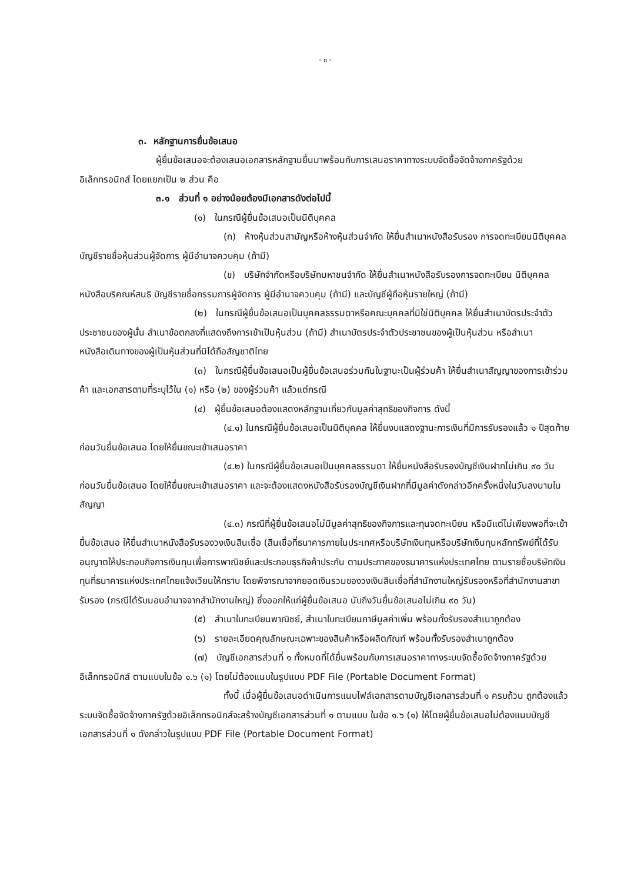- ๓ -
๓. หลักฐานการยื่นข้อเสนอ
ผู้ยื่นข้อเสนอจะต้องเสนอเอกสารหลักฐานยื่นมาพร้อมกับการเสนอราคาทางระบบจัดซื้อจัดจ้างภาครัฐด้วยอิเล็กทรอนิกส์ โดยแยกเป็น ๒ ส่วน คือ
๓.๑ ส่วนที่ ๑ อย่างน้อยต้องมีเอกสารดังต่อไปนี้
(๑) ในกรณีผู้ยื่นข้อเสนอเป็นนิติบุคคล
(ก) ห้างหุ้นส่วนสามัญหรือห้างหุ้นส่วนจำกัด ให้ยื่นสำเนาหนังสือรับรอง การจดทะเบียนนิติบุคคล บัญชีรายชื่อหุ้นส่วนผู้จัดการ ผู้มีอำนาจควบคุม (ถ้ามี)
(ข) บริษัทจำกัดหรือบริษัทมหาชนจำกัด ให้ยื่นสำเนาหนังสือรับรองการจดทะเบียน นิติบุคคล หนังสือบริคณห์สนธิ บัญชีรายชื่อกรรมการผู้จัดการ ผู้มีอำนาจควบคุม (ถ้ามี) และบัญชีผู้ถือหุ้นรายใหญ่ (ถ้ามี)
(๒) ในกรณีผู้ยื่นข้อเสนอเป็นบุคคลธรรมดาหรือคณะบุคคลที่มิใช่นิติบุคคล ให้ยื่นสำเนาบัตรประจำตัวประชาชนของผู้นั้น สำเนาข้อตกลงที่แสดงถึงการเข้าเป็นหุ้นส่วน (ถ้ามี) สำเนาบัตรประจำตัวประชาชนของผู้เป็นหุ้นส่วน หรือสำเนาหนังสือเดินทางของผู้เป็นหุ้นส่วนที่มิได้ถือสัญชาติไทย
(๓) ในกรณีผู้ยื่นข้อเสนอเป็นผู้ยื่นข้อเสนอร่วมกันในฐานะเป็นผู้ร่วมค้า ให้ยื่นสำเนาสัญญาของการเข้าร่วมค้า และเอกสารตามที่ระบุไว้ใน (๑) หรือ (๒) ของผู้ร่วมค้า แล้วแต่กรณี
(๔) ผู้ยื่นข้อเสนอต้องแสดงหลักฐานเกี่ยวกับมูลค่าสุทธิของกิจการ ดังนี้
(๔.๑) ในกรณีผู้ยื่นข้อเสนอเป็นนิติบุคคล ให้ยื่นงบแสดงฐานะการเงินที่มีการรับรองแล้ว ๑ ปีสุดท้ายก่อนวันยื่นข้อเสนอ โดยให้ยื่นขณะเข้าเสนอราคา
(๔.๒) ในกรณีผู้ยื่นข้อเสนอเป็นบุคคลธรรมดา ให้ยื่นหนังสือรับรองบัญชีเงินฝากไม่เกิน ๙๐ วัน ก่อนวันยื่นข้อเสนอ โดยให้ยื่นขณะเข้าเสนอราคา และจะต้องแสดงหนังสือรับรองบัญชีเงินฝากที่มีมูลค่าดังกล่าวอีกครั้งหนึ่งในวันลงนามในสัญญา
(๔.๓) กรณีที่ผู้ยื่นข้อเสนอไม่มีมูลค่าสุทธิของกิจการและทุนจดทะเบียน หรือมีแต่ไม่เพียงพอที่จะเข้ายื่นข้อเสนอ ให้ยื่นสำเนาหนังสือรับรองวงเงินสินเชื่อ (สินเชื่อที่ธนาคารภายในประเทศหรือบริษัทเงินทุนหรือบริษัทเงินทุนหลักทรัพย์ที่ได้รับอนุญาตให้ประกอบกิจการเงินทุนเพื่อการพาณิชย์และประกอบธุรกิจค้าประกัน ตามประกาศของธนาคารแห่งประเทศไทย ตามรายชื่อบริษัทเงินทุนที่ธนาคารแห่งประเทศไทยแจ้งเวียนให้ทราบ โดยพิจารณาจากยอดเงินรวมของวงเงินสินเชื่อที่สำนักงานใหญ่รับรองหรือที่สำนักงานสาขารับรอง (กรณีได้รับมอบอำนาจจากสำนักงานใหญ่) ซึ่งออกให้แก่ผู้ยื่นข้อเสนอ นับถึงวันยื่นข้อเสนอไม่เกิน ๙๐ วัน)
(๕) สำเนาใบทะเบียนพาณิชย์, สำเนาใบทะเบียนภาษีมูลค่าเพิ่ม พร้อมทั้งรับรองสำเนาถูกต้อง
(๖) รายละเอียดคุณลักษณะเฉพาะของสินค้าหรือผลิตภัณฑ์ พร้อมทั้งรับรองสำเนาถูกต้อง
(๗) บัญชีเอกสารส่วนที่ ๑ ทั้งหมดที่ได้ยื่นพร้อมกับการเสนอราคาทางระบบจัดซื้อจัดจ้างภาครัฐด้วยอิเล็กทรอนิกส์ ตามแบบในข้อ ๑.๖ (๑) โดยไม่ต้องแนบในรูปแบบ PDF File (Portable Document Format)
ทั้งนี้ เมื่อผู้ยื่นข้อเสนอดำเนินการแนบไฟล์เอกสารตามบัญชีเอกสารส่วนที่ ๑ ครบถ้วน ถูกต้องแล้ว ระบบจัดซื้อจัดจ้างภาครัฐด้วยอิเล็กทรอนิกส์จะสร้างบัญชีเอกสารส่วนที่ ๑ ตามแบบ ในข้อ ๑.๖ (๑) ให้โดยผู้ยื่นข้อเสนอไม่ต้องแนบบัญชีเอกสารส่วนที่ ๑ ดังกล่าวในรูปแบบ PDF File (Portable Document Format)